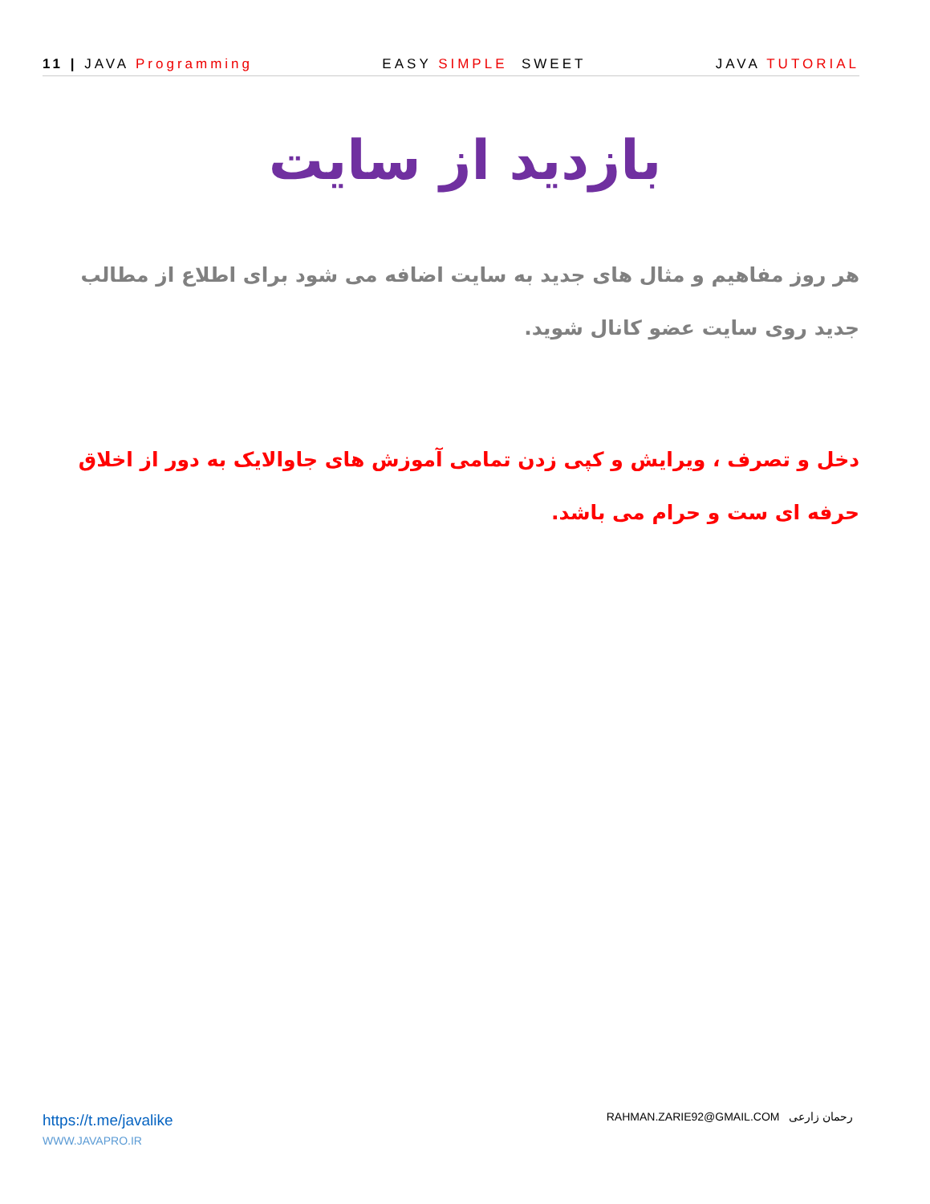11 | JAVA Programming EASY SIMPLE SWEET JAVA TUTORIAL
بازدید از سایت
هر روز مفاهیم و مثال های جدید به سایت اضافه می شود برای اطلاع از مطالب جدید روی سایت عضو کانال شوید.
دخل و تصرف ، ویرایش و کپی زدن تمامی آموزش های جاوالایک به دور از اخلاق حرفه ای ست و حرام می باشد.
https://t.me/javalike
WWW.JAVAPRO.IR
RAHMAN.ZARIE92@GMAIL.COM رحمان زارعی